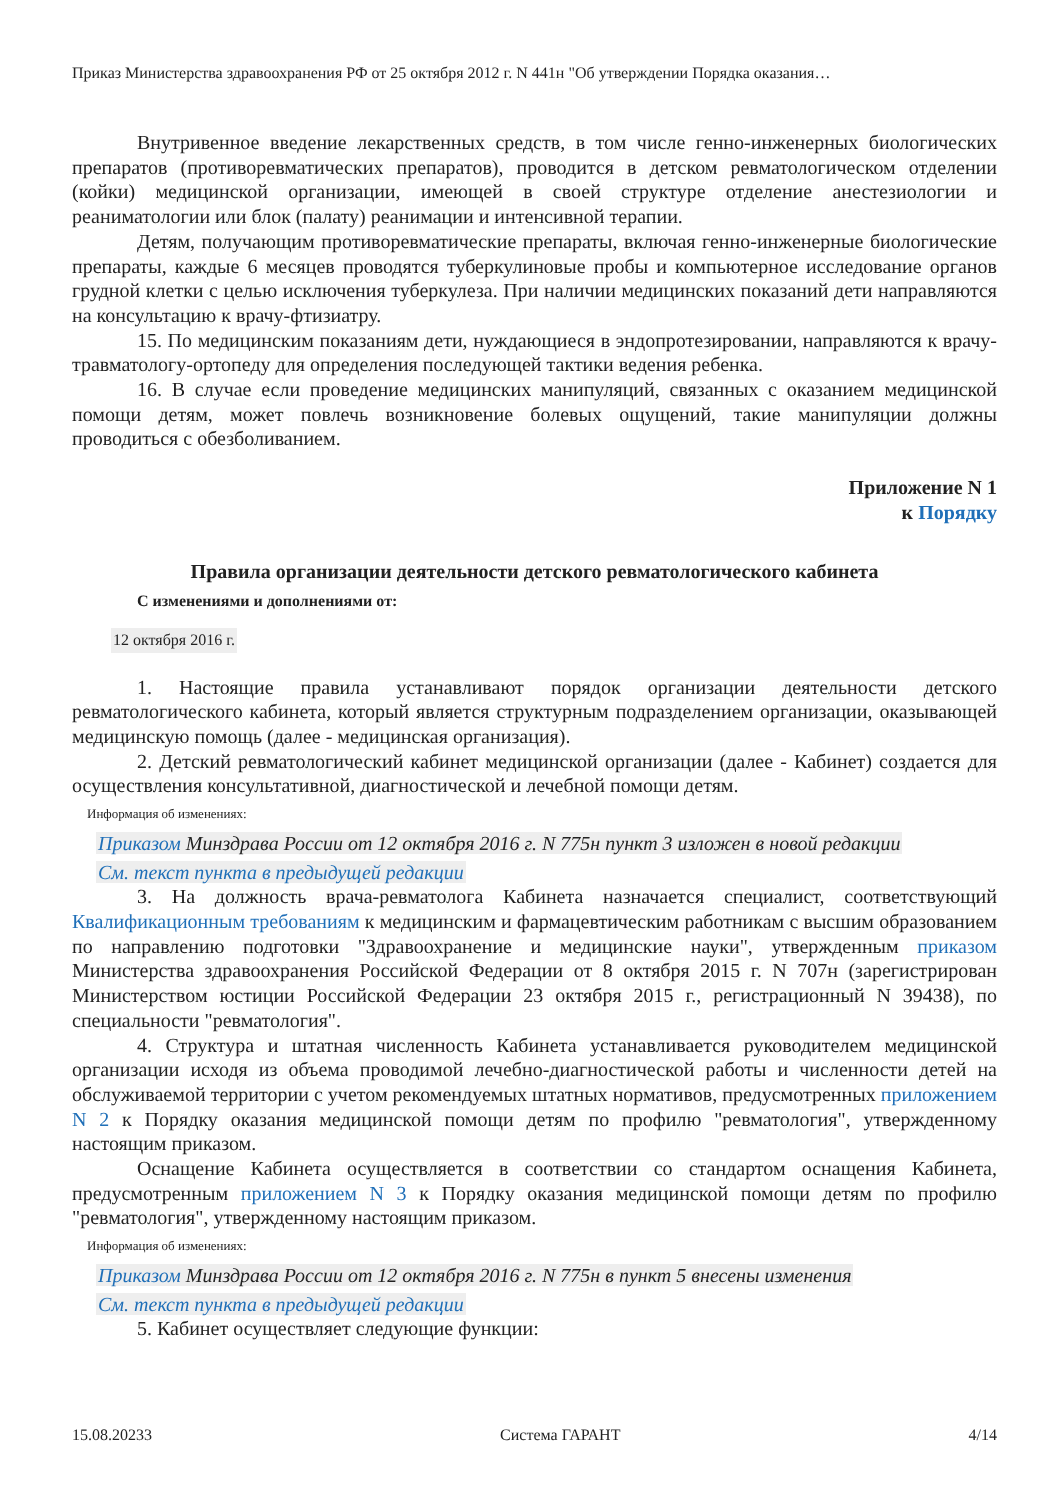Приказ Министерства здравоохранения РФ от 25 октября 2012 г. N 441н "Об утверждении Порядка оказания…
Внутривенное введение лекарственных средств, в том числе генно-инженерных биологических препаратов (противоревматических препаратов), проводится в детском ревматологическом отделении (койки) медицинской организации, имеющей в своей структуре отделение анестезиологии и реаниматологии или блок (палату) реанимации и интенсивной терапии.
Детям, получающим противоревматические препараты, включая генно-инженерные биологические препараты, каждые 6 месяцев проводятся туберкулиновые пробы и компьютерное исследование органов грудной клетки с целью исключения туберкулеза. При наличии медицинских показаний дети направляются на консультацию к врачу-фтизиатру.
15. По медицинским показаниям дети, нуждающиеся в эндопротезировании, направляются к врачу-травматологу-ортопеду для определения последующей тактики ведения ребенка.
16. В случае если проведение медицинских манипуляций, связанных с оказанием медицинской помощи детям, может повлечь возникновение болевых ощущений, такие манипуляции должны проводиться с обезболиванием.
Приложение N 1
к Порядку
Правила организации деятельности детского ревматологического кабинета
С изменениями и дополнениями от:
12 октября 2016 г.
1. Настоящие правила устанавливают порядок организации деятельности детского ревматологического кабинета, который является структурным подразделением организации, оказывающей медицинскую помощь (далее - медицинская организация).
2. Детский ревматологический кабинет медицинской организации (далее - Кабинет) создается для осуществления консультативной, диагностической и лечебной помощи детям.
Информация об изменениях:
Приказом Минздрава России от 12 октября 2016 г. N 775н пункт 3 изложен в новой редакции
См. текст пункта в предыдущей редакции
3. На должность врача-ревматолога Кабинета назначается специалист, соответствующий Квалификационным требованиям к медицинским и фармацевтическим работникам с высшим образованием по направлению подготовки "Здравоохранение и медицинские науки", утвержденным приказом Министерства здравоохранения Российской Федерации от 8 октября 2015 г. N 707н (зарегистрирован Министерством юстиции Российской Федерации 23 октября 2015 г., регистрационный N 39438), по специальности "ревматология".
4. Структура и штатная численность Кабинета устанавливается руководителем медицинской организации исходя из объема проводимой лечебно-диагностической работы и численности детей на обслуживаемой территории с учетом рекомендуемых штатных нормативов, предусмотренных приложением N 2 к Порядку оказания медицинской помощи детям по профилю "ревматология", утвержденному настоящим приказом.
Оснащение Кабинета осуществляется в соответствии со стандартом оснащения Кабинета, предусмотренным приложением N 3 к Порядку оказания медицинской помощи детям по профилю "ревматология", утвержденному настоящим приказом.
Информация об изменениях:
Приказом Минздрава России от 12 октября 2016 г. N 775н в пункт 5 внесены изменения
См. текст пункта в предыдущей редакции
5. Кабинет осуществляет следующие функции:
15.08.20233 Система ГАРАНТ 4/14